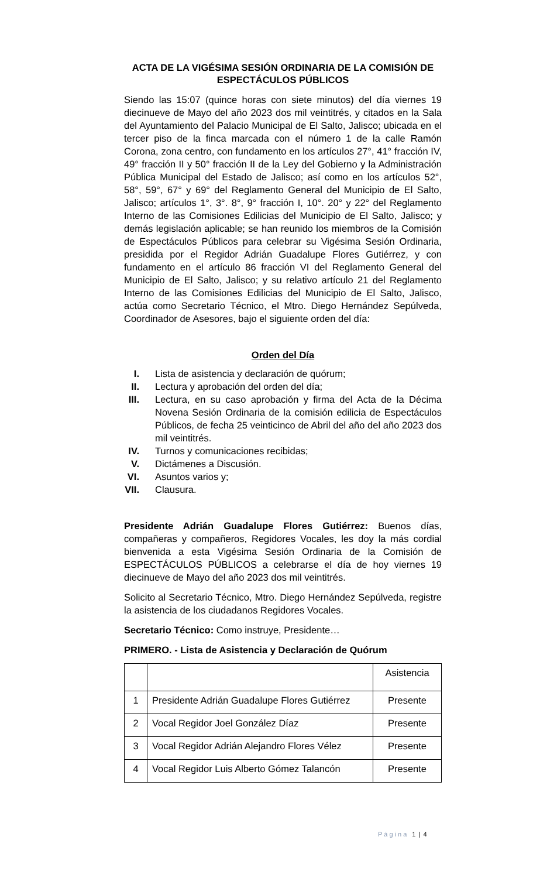ACTA DE LA VIGÉSIMA SESIÓN ORDINARIA DE LA COMISIÓN DE ESPECTÁCULOS PÚBLICOS
Siendo las 15:07 (quince horas con siete minutos) del día viernes 19 diecinueve de Mayo del año 2023 dos mil veintitrés, y citados en la Sala del Ayuntamiento del Palacio Municipal de El Salto, Jalisco; ubicada en el tercer piso de la finca marcada con el número 1 de la calle Ramón Corona, zona centro, con fundamento en los artículos 27°, 41° fracción IV, 49° fracción II y 50° fracción II de la Ley del Gobierno y la Administración Pública Municipal del Estado de Jalisco; así como en los artículos 52°, 58°, 59°, 67° y 69° del Reglamento General del Municipio de El Salto, Jalisco; artículos 1°, 3°. 8°, 9° fracción I, 10°. 20° y 22° del Reglamento Interno de las Comisiones Edilicias del Municipio de El Salto, Jalisco; y demás legislación aplicable; se han reunido los miembros de la Comisión de Espectáculos Públicos para celebrar su Vigésima Sesión Ordinaria, presidida por el Regidor Adrián Guadalupe Flores Gutiérrez, y con fundamento en el artículo 86 fracción VI del Reglamento General del Municipio de El Salto, Jalisco; y su relativo artículo 21 del Reglamento Interno de las Comisiones Edilicias del Municipio de El Salto, Jalisco, actúa como Secretario Técnico, el Mtro. Diego Hernández Sepúlveda, Coordinador de Asesores, bajo el siguiente orden del día:
Orden del Día
I. Lista de asistencia y declaración de quórum;
II. Lectura y aprobación del orden del día;
III. Lectura, en su caso aprobación y firma del Acta de la Décima Novena Sesión Ordinaria de la comisión edilicia de Espectáculos Públicos, de fecha 25 veinticinco de Abril del año del año 2023 dos mil veintitrés.
IV. Turnos y comunicaciones recibidas;
V. Dictámenes a Discusión.
VI. Asuntos varios y;
VII. Clausura.
Presidente Adrián Guadalupe Flores Gutiérrez: Buenos días, compañeras y compañeros, Regidores Vocales, les doy la más cordial bienvenida a esta Vigésima Sesión Ordinaria de la Comisión de ESPECTÁCULOS PÚBLICOS a celebrarse el día de hoy viernes 19 diecinueve de Mayo del año 2023 dos mil veintitrés.
Solicito al Secretario Técnico, Mtro. Diego Hernández Sepúlveda, registre la asistencia de los ciudadanos Regidores Vocales.
Secretario Técnico: Como instruye, Presidente…
PRIMERO. - Lista de Asistencia y Declaración de Quórum
| | | Asistencia |
| 1 | Presidente Adrián Guadalupe Flores Gutiérrez | Presente |
| 2 | Vocal Regidor Joel González Díaz | Presente |
| 3 | Vocal Regidor Adrián Alejandro Flores Vélez | Presente |
| 4 | Vocal Regidor Luis Alberto Gómez Talancón | Presente |
Página 1 | 4